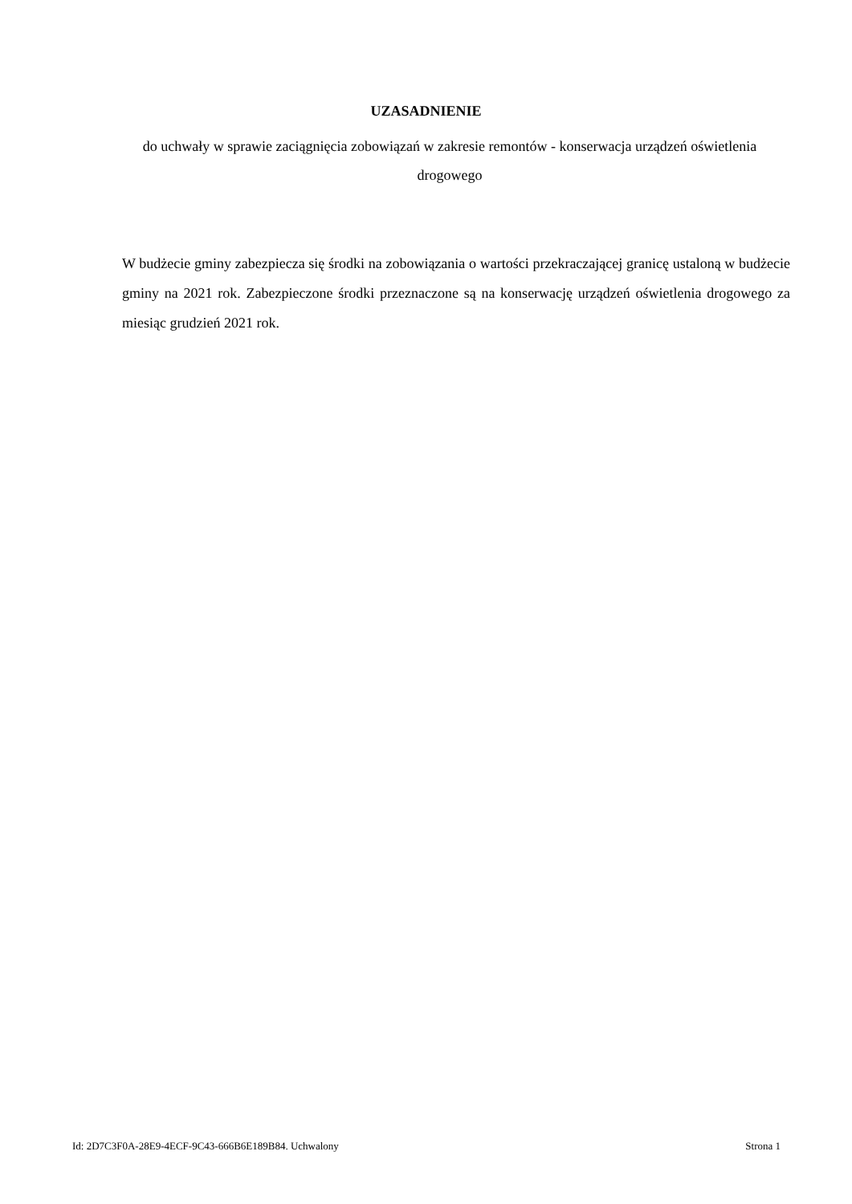UZASADNIENIE
do uchwały w sprawie zaciągnięcia zobowiązań w zakresie remontów - konserwacja urządzeń oświetlenia drogowego
W budżecie gminy zabezpiecza się środki na zobowiązania o wartości przekraczającej granicę ustaloną w budżecie gminy na 2021 rok. Zabezpieczone środki przeznaczone są na konserwację urządzeń oświetlenia drogowego za miesiąc grudzień 2021 rok.
Id: 2D7C3F0A-28E9-4ECF-9C43-666B6E189B84. Uchwalony Strona 1